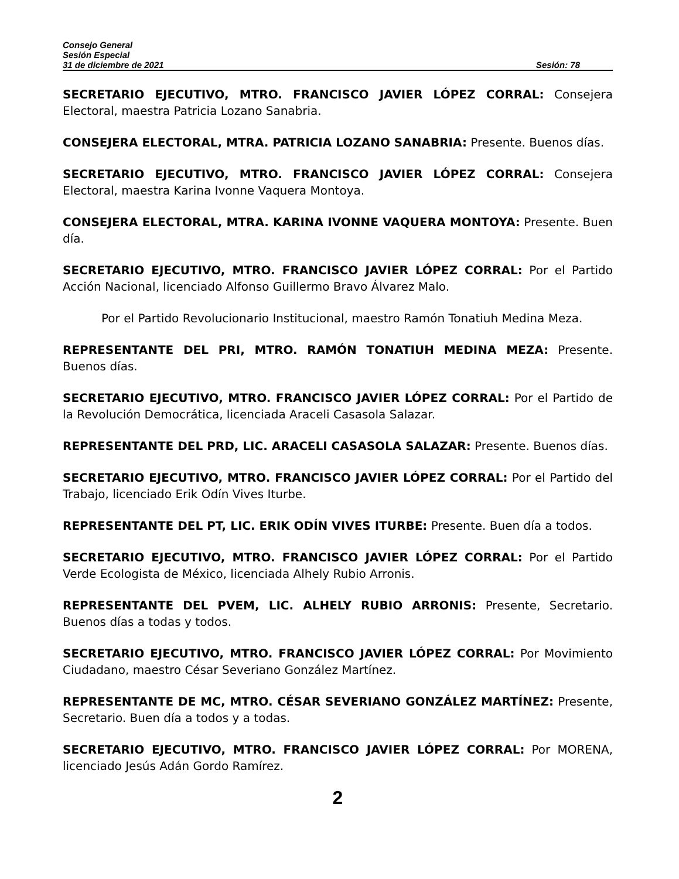Consejo General
Sesión Especial
31 de diciembre de 2021 Sesión: 78
SECRETARIO EJECUTIVO, MTRO. FRANCISCO JAVIER LÓPEZ CORRAL: Consejera Electoral, maestra Patricia Lozano Sanabria.
CONSEJERA ELECTORAL, MTRA. PATRICIA LOZANO SANABRIA: Presente. Buenos días.
SECRETARIO EJECUTIVO, MTRO. FRANCISCO JAVIER LÓPEZ CORRAL: Consejera Electoral, maestra Karina Ivonne Vaquera Montoya.
CONSEJERA ELECTORAL, MTRA. KARINA IVONNE VAQUERA MONTOYA: Presente. Buen día.
SECRETARIO EJECUTIVO, MTRO. FRANCISCO JAVIER LÓPEZ CORRAL: Por el Partido Acción Nacional, licenciado Alfonso Guillermo Bravo Álvarez Malo.
Por el Partido Revolucionario Institucional, maestro Ramón Tonatiuh Medina Meza.
REPRESENTANTE DEL PRI, MTRO. RAMÓN TONATIUH MEDINA MEZA: Presente. Buenos días.
SECRETARIO EJECUTIVO, MTRO. FRANCISCO JAVIER LÓPEZ CORRAL: Por el Partido de la Revolución Democrática, licenciada Araceli Casasola Salazar.
REPRESENTANTE DEL PRD, LIC. ARACELI CASASOLA SALAZAR: Presente. Buenos días.
SECRETARIO EJECUTIVO, MTRO. FRANCISCO JAVIER LÓPEZ CORRAL: Por el Partido del Trabajo, licenciado Erik Odín Vives Iturbe.
REPRESENTANTE DEL PT, LIC. ERIK ODÍN VIVES ITURBE: Presente. Buen día a todos.
SECRETARIO EJECUTIVO, MTRO. FRANCISCO JAVIER LÓPEZ CORRAL: Por el Partido Verde Ecologista de México, licenciada Alhely Rubio Arronis.
REPRESENTANTE DEL PVEM, LIC. ALHELY RUBIO ARRONIS: Presente, Secretario. Buenos días a todas y todos.
SECRETARIO EJECUTIVO, MTRO. FRANCISCO JAVIER LÓPEZ CORRAL: Por Movimiento Ciudadano, maestro César Severiano González Martínez.
REPRESENTANTE DE MC, MTRO. CÉSAR SEVERIANO GONZÁLEZ MARTÍNEZ: Presente, Secretario. Buen día a todos y a todas.
SECRETARIO EJECUTIVO, MTRO. FRANCISCO JAVIER LÓPEZ CORRAL: Por MORENA, licenciado Jesús Adán Gordo Ramírez.
2